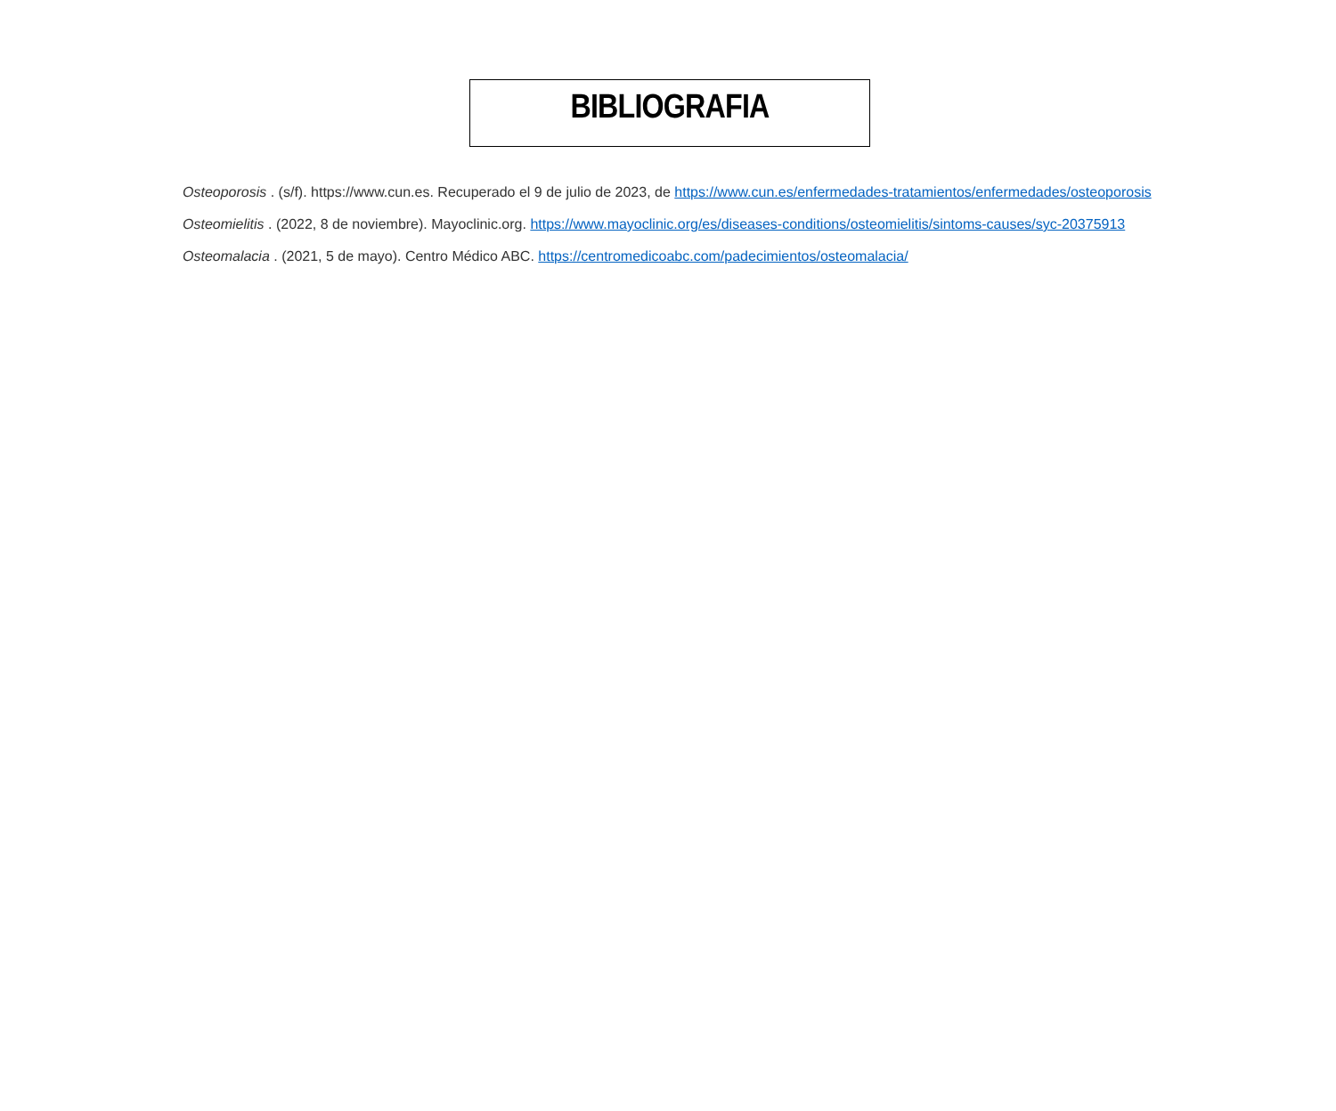BIBLIOGRAFIA
Osteoporosis . (s/f). https://www.cun.es. Recuperado el 9 de julio de 2023, de https://www.cun.es/enfermedades-tratamientos/enfermedades/osteoporosis
Osteomielitis . (2022, 8 de noviembre). Mayoclinic.org. https://www.mayoclinic.org/es/diseases-conditions/osteomielitis/sintoms-causes/syc-20375913
Osteomalacia . (2021, 5 de mayo). Centro Médico ABC. https://centromedicoabc.com/padecimientos/osteomalacia/